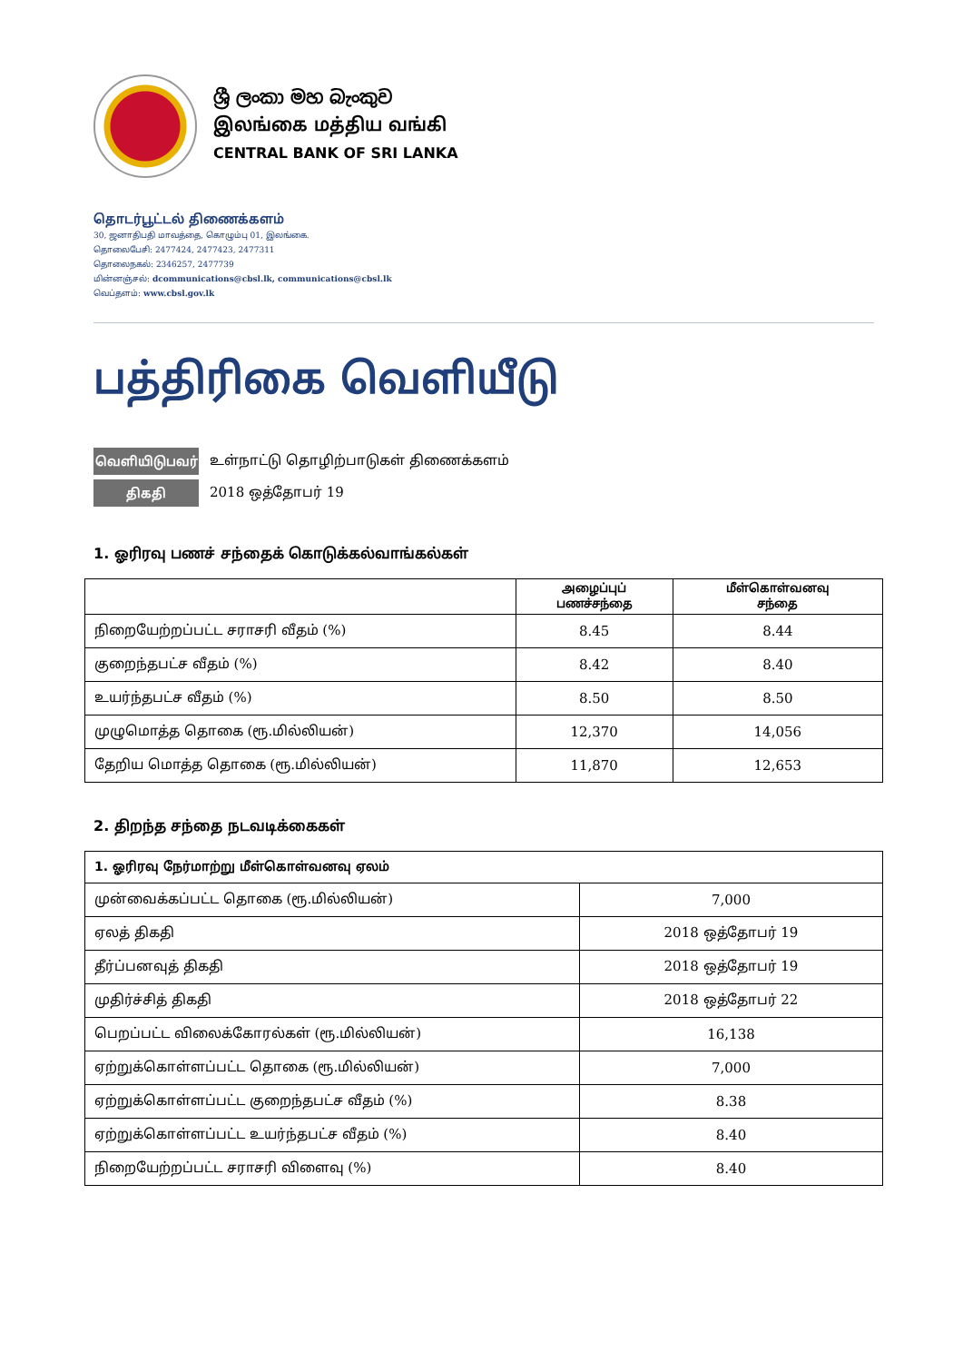ශ්‍රී ලංකා මහ බැංකුව
இலங்கை மத்திய வங்கி
CENTRAL BANK OF SRI LANKA
தொடர்பூட்டல் திணைக்களம்
30, ஜனாதிபதி மாவத்தை, கொழும்பு 01, இலங்கை.
தொலைபேசி: 2477424, 2477423, 2477311
தொலைநகல்: 2346257, 2477739
மின்னஞ்சல்: dcommunications@cbsl.lk, communications@cbsl.lk
வெப்தளம்: www.cbsl.gov.lk
பத்திரிகை வெளியீடு
வெளியிடுபவர் உள்நாட்டு தொழிற்பாடுகள் திணைக்களம்
திகதி 2018 ஒத்தோபர் 19
1. ஓரிரவு பணச் சந்தைக் கொடுக்கல்வாங்கல்கள்
| | அழைப்புப் பணச்சந்தை | மீள்கொள்வனவு சந்தை |
| --- | --- | --- |
| நிறையேற்றப்பட்ட சராசரி வீதம் (%) | 8.45 | 8.44 |
| குறைந்தபட்ச வீதம் (%) | 8.42 | 8.40 |
| உயர்ந்தபட்ச வீதம் (%) | 8.50 | 8.50 |
| முழுமொத்த தொகை (ரூ.மில்லியன்) | 12,370 | 14,056 |
| தேறிய மொத்த தொகை (ரூ.மில்லியன்) | 11,870 | 12,653 |
2. திறந்த சந்தை நடவடிக்கைகள்
| 1. ஓரிரவு நேர்மாற்று மீள்கொள்வனவு ஏலம் | |
| முன்வைக்கப்பட்ட தொகை (ரூ.மில்லியன்) | 7,000 |
| ஏலத் திகதி | 2018 ஒத்தோபர் 19 |
| தீர்ப்பனவுத் திகதி | 2018 ஒத்தோபர் 19 |
| முதிர்ச்சித் திகதி | 2018 ஒத்தோபர் 22 |
| பெறப்பட்ட விலைக்கோரல்கள் (ரூ.மில்லியன்) | 16,138 |
| ஏற்றுக்கொள்ளப்பட்ட தொகை (ரூ.மில்லியன்) | 7,000 |
| ஏற்றுக்கொள்ளப்பட்ட குறைந்தபட்ச வீதம் (%) | 8.38 |
| ஏற்றுக்கொள்ளப்பட்ட உயர்ந்தபட்ச வீதம் (%) | 8.40 |
| நிறையேற்றப்பட்ட சராசரி விளைவு (%) | 8.40 |